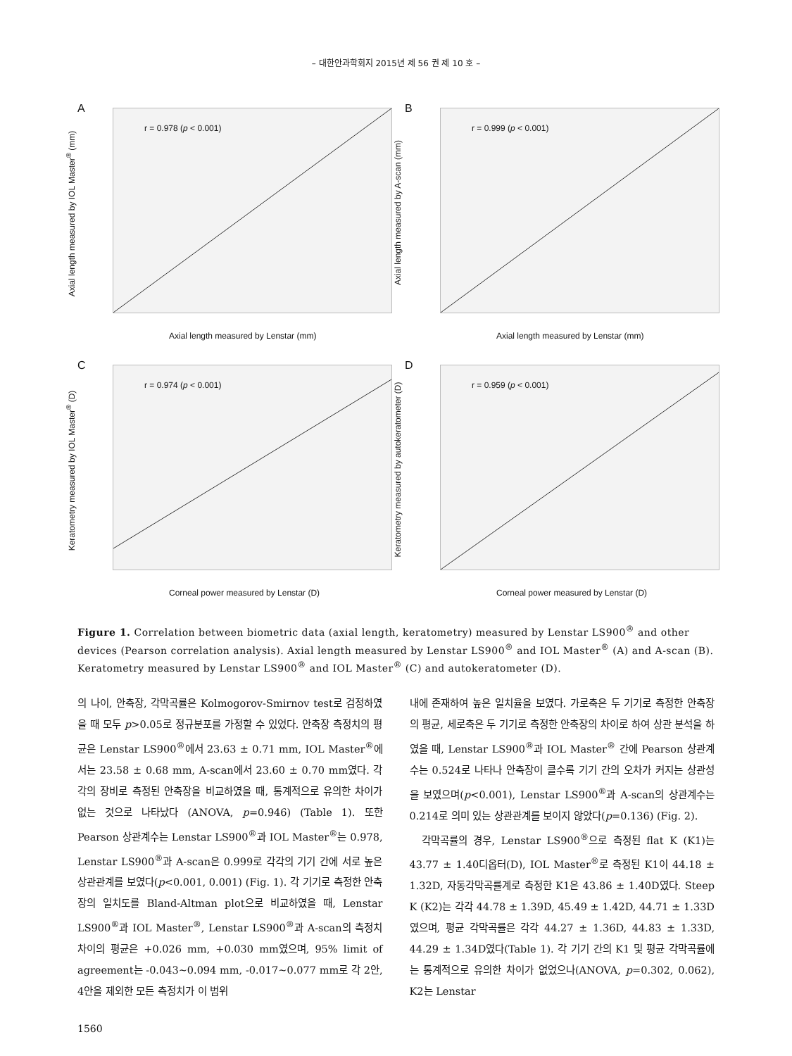– 대한안과학회지 2015년 제 56 권 제 10 호 –
A
r = 0.978 (p < 0.001)
Axial length measured by IOL Master<sup>®</sup> (mm)
Axial length measured by Lenstar (mm)
B
r = 0.999 (p < 0.001)
Axial length measured by A-scan (mm)
Axial length measured by Lenstar (mm)
C
r = 0.974 (p < 0.001)
Keratometry measured by IOL Master<sup>®</sup> (D)
Corneal power measured by Lenstar (D)
D
r = 0.959 (p < 0.001)
Keratometry measured by autokeratometer (D)
Corneal power measured by Lenstar (D)
Figure 1. Correlation between biometric data (axial length, keratometry) measured by Lenstar LS900<sup>®</sup> and other devices (Pearson correlation analysis). Axial length measured by Lenstar LS900<sup>®</sup> and IOL Master<sup>®</sup> (A) and A-scan (B). Keratometry measured by Lenstar LS900<sup>®</sup> and IOL Master<sup>®</sup> (C) and autokeratometer (D).
의 나이, 안축장, 각막곡률은 Kolmogorov-Smirnov test로 검정하였을 때 모두 p>0.05로 정규분포를 가정할 수 있었다. 안축장 측정치의 평균은 Lenstar LS900<sup>®</sup>에서 23.63 ± 0.71 mm, IOL Master<sup>®</sup>에서는 23.58 ± 0.68 mm, A-scan에서 23.60 ± 0.70 mm였다. 각각의 장비로 측정된 안축장을 비교하였을 때, 통계적으로 유의한 차이가 없는 것으로 나타났다 (ANOVA, p=0.946) (Table 1). 또한 Pearson 상관계수는 Lenstar LS900<sup>®</sup>과 IOL Master<sup>®</sup>는 0.978, Lenstar LS900<sup>®</sup>과 A-scan은 0.999로 각각의 기기 간에 서로 높은 상관관계를 보였다(p<0.001, 0.001) (Fig. 1). 각 기기로 측정한 안축장의 일치도를 Bland-Altman plot으로 비교하였을 때, Lenstar LS900<sup>®</sup>과 IOL Master<sup>®</sup>, Lenstar LS900<sup>®</sup>과 A-scan의 측정치 차이의 평균은 +0.026 mm, +0.030 mm였으며, 95% limit of agreement는 -0.043~0.094 mm, -0.017~0.077 mm로 각 2안, 4안을 제외한 모든 측정치가 이 범위
내에 존재하여 높은 일치율을 보였다. 가로축은 두 기기로 측정한 안축장의 평균, 세로축은 두 기기로 측정한 안축장의 차이로 하여 상관 분석을 하였을 때, Lenstar LS900<sup>®</sup>과 IOL Master<sup>®</sup> 간에 Pearson 상관계수는 0.524로 나타나 안축장이 클수록 기기 간의 오차가 커지는 상관성을 보였으며(p<0.001), Lenstar LS900<sup>®</sup>과 A-scan의 상관계수는 0.214로 의미 있는 상관관계를 보이지 않았다(p=0.136) (Fig. 2).
각막곡률의 경우, Lenstar LS900<sup>®</sup>으로 측정된 flat K (K1)는 43.77 ± 1.40디옵터(D), IOL Master<sup>®</sup>로 측정된 K1이 44.18 ± 1.32D, 자동각막곡률계로 측정한 K1은 43.86 ± 1.40D였다. Steep K (K2)는 각각 44.78 ± 1.39D, 45.49 ± 1.42D, 44.71 ± 1.33D였으며, 평균 각막곡률은 각각 44.27 ± 1.36D, 44.83 ± 1.33D, 44.29 ± 1.34D였다(Table 1). 각 기기 간의 K1 및 평균 각막곡률에는 통계적으로 유의한 차이가 없었으나(ANOVA, p=0.302, 0.062), K2는 Lenstar
1560